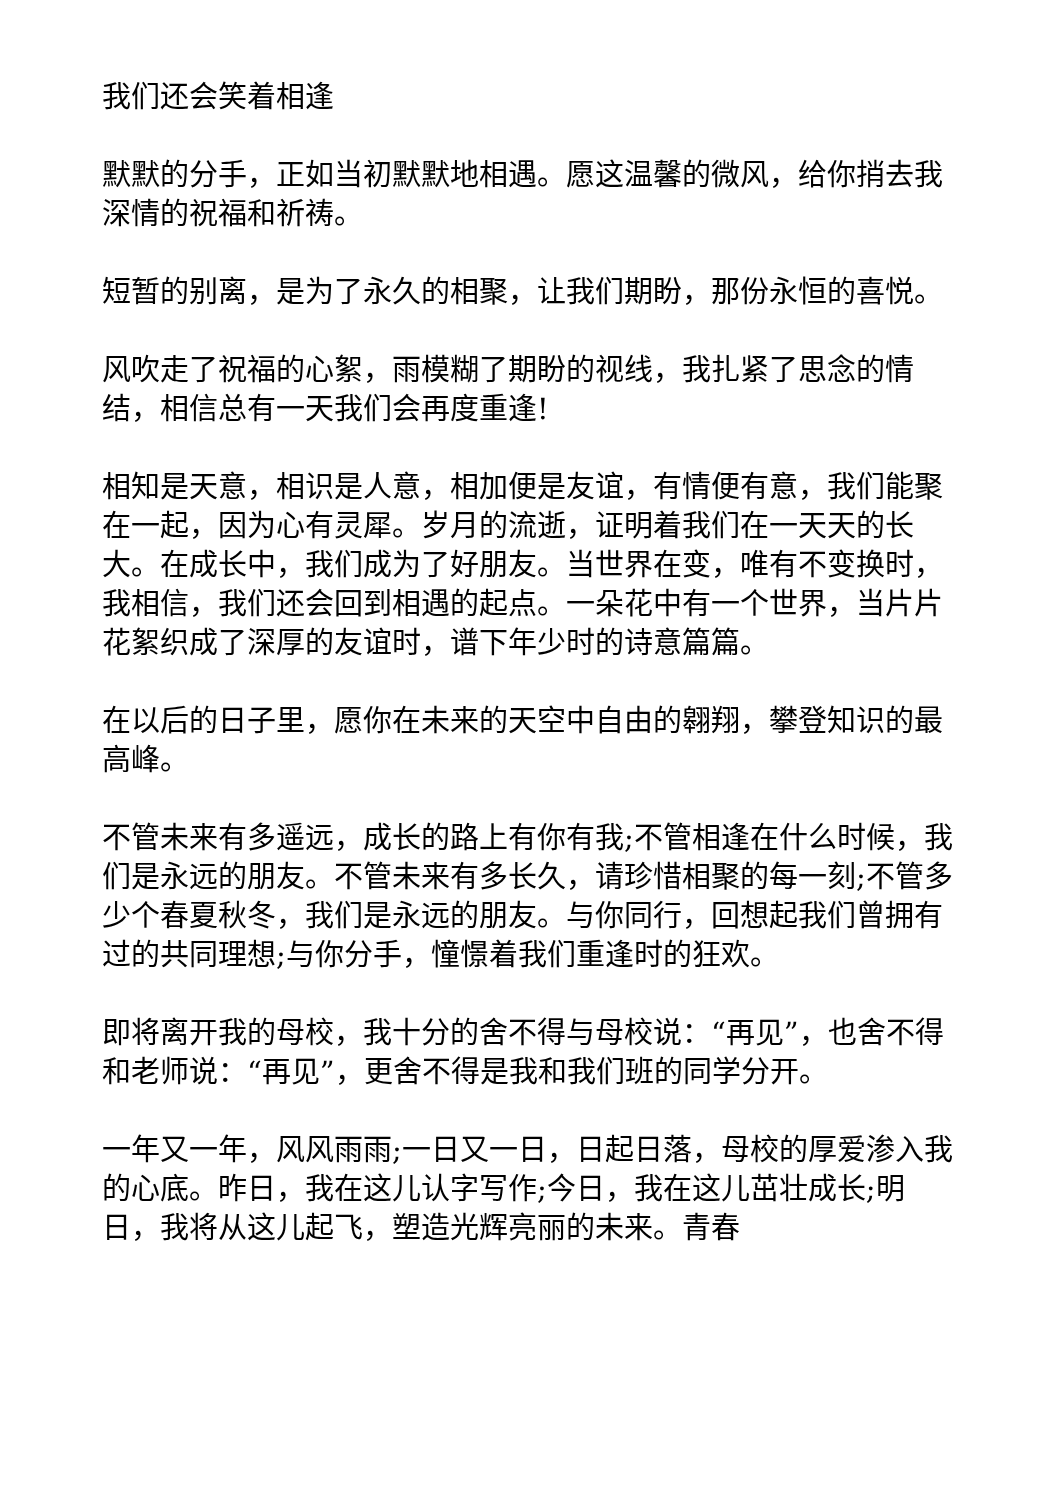我们还会笑着相逢
默默的分手，正如当初默默地相遇。愿这温馨的微风，给你捎去我深情的祝福和祈祷。
短暂的别离，是为了永久的相聚，让我们期盼，那份永恒的喜悦。
风吹走了祝福的心絮，雨模糊了期盼的视线，我扎紧了思念的情结，相信总有一天我们会再度重逢!
相知是天意，相识是人意，相加便是友谊，有情便有意，我们能聚在一起，因为心有灵犀。岁月的流逝，证明着我们在一天天的长大。在成长中，我们成为了好朋友。当世界在变，唯有不变换时，我相信，我们还会回到相遇的起点。一朵花中有一个世界，当片片花絮织成了深厚的友谊时，谱下年少时的诗意篇篇。
在以后的日子里，愿你在未来的天空中自由的翱翔，攀登知识的最高峰。
不管未来有多遥远，成长的路上有你有我;不管相逢在什么时候，我们是永远的朋友。不管未来有多长久，请珍惜相聚的每一刻;不管多少个春夏秋冬，我们是永远的朋友。与你同行，回想起我们曾拥有过的共同理想;与你分手，憧憬着我们重逢时的狂欢。
即将离开我的母校，我十分的舍不得与母校说：“再见”，也舍不得和老师说：“再见”，更舍不得是我和我们班的同学分开。
一年又一年，风风雨雨;一日又一日，日起日落，母校的厚爱渗入我的心底。昨日，我在这儿认字写作;今日，我在这儿茁壮成长;明日，我将从这儿起飞，塑造光辉亮丽的未来。青春